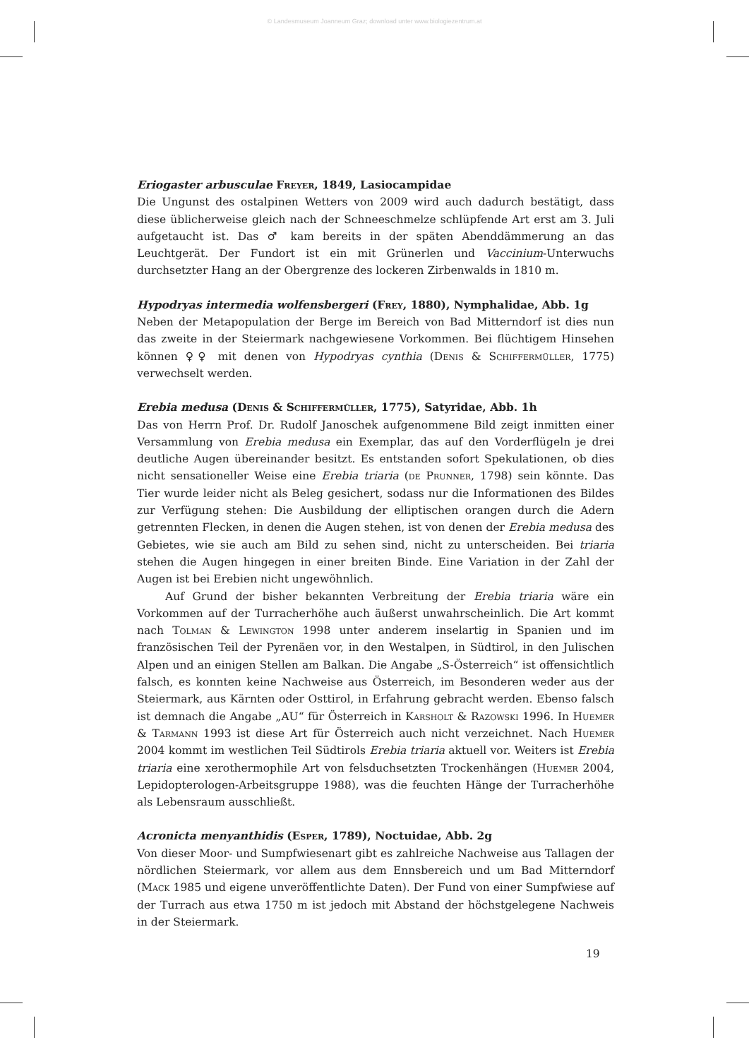© Landesmuseum Joanneum Graz; download unter www.biologiezentrum.at
Eriogaster arbusculae Freyer, 1849, Lasiocampidae
Die Ungunst des ostalpinen Wetters von 2009 wird auch dadurch bestätigt, dass diese üblicherweise gleich nach der Schneeschmelze schlüpfende Art erst am 3. Juli aufgetaucht ist. Das ♂ kam bereits in der späten Abenddämmerung an das Leuchtgerät. Der Fundort ist ein mit Grünerlen und Vaccinium-Unterwuchs durchsetzter Hang an der Obergrenze des lockeren Zirbenwalds in 1810 m.
Hypodryas intermedia wolfensbergeri (Frey, 1880), Nymphalidae, Abb. 1g
Neben der Metapopulation der Berge im Bereich von Bad Mitterndorf ist dies nun das zweite in der Steiermark nachgewiesene Vorkommen. Bei flüchtigem Hinsehen können ♀♀ mit denen von Hypodryas cynthia (Denis & Schiffermüller, 1775) verwechselt werden.
Erebia medusa (Denis & Schiffermüller, 1775), Satyridae, Abb. 1h
Das von Herrn Prof. Dr. Rudolf Janoschek aufgenommene Bild zeigt inmitten einer Versammlung von Erebia medusa ein Exemplar, das auf den Vorderflügeln je drei deutliche Augen übereinander besitzt. Es entstanden sofort Spekulationen, ob dies nicht sensationeller Weise eine Erebia triaria (de Prunner, 1798) sein könnte. Das Tier wurde leider nicht als Beleg gesichert, sodass nur die Informationen des Bildes zur Verfügung stehen: Die Ausbildung der elliptischen orangen durch die Adern getrennten Flecken, in denen die Augen stehen, ist von denen der Erebia medusa des Gebietes, wie sie auch am Bild zu sehen sind, nicht zu unterscheiden. Bei triaria stehen die Augen hingegen in einer breiten Binde. Eine Variation in der Zahl der Augen ist bei Erebien nicht ungewöhnlich.
Auf Grund der bisher bekannten Verbreitung der Erebia triaria wäre ein Vorkommen auf der Turracherhöhe auch äußerst unwahrscheinlich. Die Art kommt nach Tolman & Lewington 1998 unter anderem inselartig in Spanien und im französischen Teil der Pyrenäen vor, in den Westalpen, in Südtirol, in den Julischen Alpen und an einigen Stellen am Balkan. Die Angabe „S-Österreich“ ist offensichtlich falsch, es konnten keine Nachweise aus Österreich, im Besonderen weder aus der Steiermark, aus Kärnten oder Osttirol, in Erfahrung gebracht werden. Ebenso falsch ist demnach die Angabe „AU“ für Österreich in Karsholt & Razowski 1996. In Huemer & Tarmann 1993 ist diese Art für Österreich auch nicht verzeichnet. Nach Huemer 2004 kommt im westlichen Teil Südtirols Erebia triaria aktuell vor. Weiters ist Erebia triaria eine xerothermophile Art von felsduchsetzten Trockenhängen (Huemer 2004, Lepidopterologen-Arbeitsgruppe 1988), was die feuchten Hänge der Turracherhöhe als Lebensraum ausschließt.
Acronicta menyanthidis (Esper, 1789), Noctuidae, Abb. 2g
Von dieser Moor- und Sumpfwiesenart gibt es zahlreiche Nachweise aus Tallagen der nördlichen Steiermark, vor allem aus dem Ennsbereich und um Bad Mitterndorf (Mack 1985 und eigene unveröffentlichte Daten). Der Fund von einer Sumpfwiese auf der Turrach aus etwa 1750 m ist jedoch mit Abstand der höchstgelegene Nachweis in der Steiermark.
19